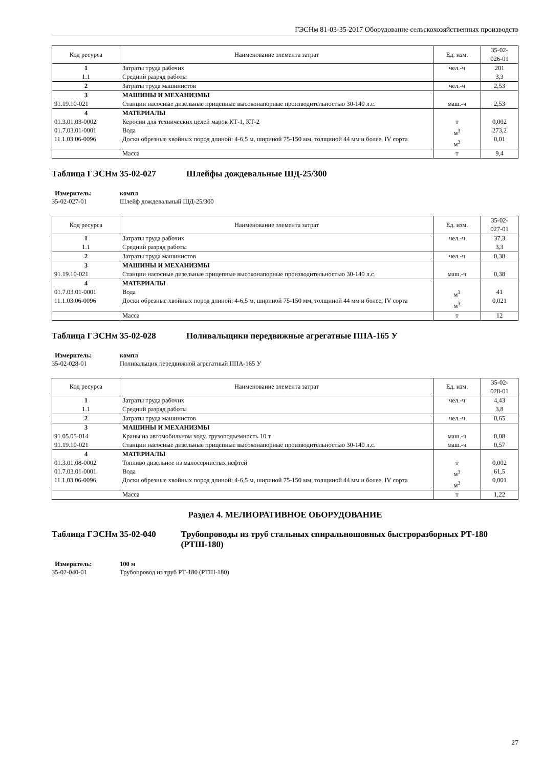ГЭСНм 81-03-35-2017 Оборудование сельскохозяйственных производств
| Код ресурса | Наименование элемента затрат | Ед. изм. | 35-02- 026-01 |
| --- | --- | --- | --- |
| 1 1.1 | Затраты труда рабочих Средний разряд работы | чел.-ч | 201 3,3 |
| 2 | Затраты труда машинистов | чел.-ч | 2,53 |
| 3 91.19.10-021 | МАШИНЫ И МЕХАНИЗМЫ Станции насосные дизельные прицепные высоконапорные производительностью 30-140 л.с. | маш.-ч | 2,53 |
| 4 01.3.01.03-0002 01.7.03.01-0001 11.1.03.06-0096 | МАТЕРИАЛЫ Керосин для технических целей марок КТ-1, КТ-2 Вода Доски обрезные хвойных пород длиной: 4-6,5 м, шириной 75-150 мм, толщиной 44 мм и более, IV сорта | т м<sup>3</sup> м<sup>3</sup> | 0,002 273,2 0,01 |
| | Масса | т | 9,4 |
Таблица ГЭСНм 35-02-027 Шлейфы дождевальные ШД-25/300
Измеритель:
35-02-027-01
компл
Шлейф дождевальный ШД-25/300
| Код ресурса | Наименование элемента затрат | Ед. изм. | 35-02- 027-01 |
| --- | --- | --- | --- |
| 1 1.1 | Затраты труда рабочих Средний разряд работы | чел.-ч | 37,3 3,3 |
| 2 | Затраты труда машинистов | чел.-ч | 0,38 |
| 3 91.19.10-021 | МАШИНЫ И МЕХАНИЗМЫ Станции насосные дизельные прицепные высоконапорные производительностью 30-140 л.с. | маш.-ч | 0,38 |
| 4 01.7.03.01-0001 11.1.03.06-0096 | МАТЕРИАЛЫ Вода Доски обрезные хвойных пород длиной: 4-6,5 м, шириной 75-150 мм, толщиной 44 мм и более, IV сорта | м<sup>3</sup> м<sup>3</sup> | 41 0,021 |
| | Масса | т | 12 |
Таблица ГЭСНм 35-02-028 Поливальщики передвижные агрегатные ППА-165 У
Измеритель:
35-02-028-01
компл
Поливальщик передвижной агрегатный ППА-165 У
| Код ресурса | Наименование элемента затрат | Ед. изм. | 35-02- 028-01 |
| --- | --- | --- | --- |
| 1 1.1 | Затраты труда рабочих Средний разряд работы | чел.-ч | 4,43 3,8 |
| 2 | Затраты труда машинистов | чел.-ч | 0,65 |
| 3 91.05.05-014 91.19.10-021 | МАШИНЫ И МЕХАНИЗМЫ Краны на автомобильном ходу, грузоподъемность 10 т Станции насосные дизельные прицепные высоконапорные производительностью 30-140 л.с. | маш.-ч маш.-ч | 0,08 0,57 |
| 4 01.3.01.08-0002 01.7.03.01-0001 11.1.03.06-0096 | МАТЕРИАЛЫ Топливо дизельное из малосернистых нефтей Вода Доски обрезные хвойных пород длиной: 4-6,5 м, шириной 75-150 мм, толщиной 44 мм и более, IV сорта | т м<sup>3</sup> м<sup>3</sup> | 0,002 61,5 0,001 |
| | Масса | т | 1,22 |
Раздел 4. МЕЛИОРАТИВНОЕ ОБОРУДОВАНИЕ
Таблица ГЭСНм 35-02-040 Трубопроводы из труб стальных спиральношовных быстроразборных РТ-180 (РТШ-180)
Измеритель:
35-02-040-01
100 м
Трубопровод из труб РТ-180 (РТШ-180)
27